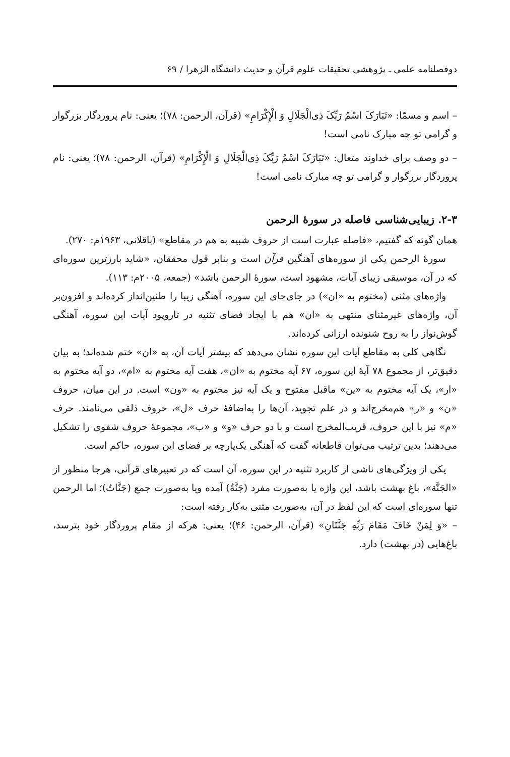دوفصلنامه علمی ـ پژوهشی تحقیقات علوم قرآن و حدیث دانشگاه الزهرا / ۶۹
– اسم و مسمّا: «تَبَارَکَ اسْمُ رَبِّکَ ذِی‌الْجَلَالِ وَ الْإِکْرَامِ» (قرآن، الرحمن: ۷۸)؛ یعنی: نام پروردگار بزرگوار و گرامی تو چه مبارک نامی است!
– دو وصف برای خداوند متعال: «تَبَارَکَ اسْمُ رَبِّکَ ذِی‌الْجَلَالِ وَ الْإِکْرَامِ» (قرآن، الرحمن: ۷۸)؛ یعنی: نام پروردگار بزرگوار و گرامی تو چه مبارک نامی است!
۲-۳. زیبایی‌شناسی فاصله در سورۀ الرحمن
همان گونه که گفتیم، «فاصله عبارت است از حروف شبیه به هم در مقاطع» (باقلانی، ۱۹۶۳م: ۲۷۰).
سورۀ الرحمن یکی از سوره‌های آهنگین قرآن است و بنابر قول محققان، «شاید بارزترین سوره‌ای که در آن، موسیقی زیبای آیات، مشهود است، سورۀ الرحمن باشد» (جمعه، ۲۰۰۵م: ۱۱۳).
واژه‌های مثنی (مختوم به «ان») در جای‌جای این سوره، آهنگی زیبا را طنین‌انداز کرده‌اند و افزون‌بر آن، واژه‌های غیرمثنای منتهی به «ان» هم با ایجاد فضای تثنیه در تاروپود آیات این سوره، آهنگی گوش‌نواز را به روح شنونده ارزانی کرده‌اند.
نگاهی کلی به مقاطع آیات این سوره نشان می‌دهد که بیشتر آیات آن، به «ان» ختم شده‌اند؛ به بیان دقیق‌تر، از مجموع ۷۸ آیۀ این سوره، ۶۷ آیه مختوم به «ان»، هفت آیه مختوم به «ام»، دو آیه مختوم به «ار»، یک آیه مختوم به «ین» ماقبل مفتوح و یک آیه نیز مختوم به «ون» است. در این میان، حروف «ن» و «ر» هم‌مخرج‌اند و در علم تجوید، آن‌ها را به‌اضافۀ حرف «ل»، حروف ذلقی می‌نامند. حرف «م» نیز با این حروف، قریب‌المخرج است و با دو حرف «و» و «ب»، مجموعۀ حروف شفوی را تشکیل می‌دهند؛ بدین ترتیب می‌توان قاطعانه گفت که آهنگی یک‌پارچه بر فضای این سوره، حاکم است.
یکی از ویژگی‌های ناشی از کاربرد تثنیه در این سوره، آن است که در تعبیرهای قرآنی، هرجا منظور از «الجَنَّة»، باغ بهشت باشد، این واژه یا به‌صورت مفرد (جَنَّةٌ) آمده ویا به‌صورت جمع (جَنَّاتٌ)؛ اما الرحمن تنها سوره‌ای است که این لفظ در آن، به‌صورت مثنی به‌کار رفته است:
– «وَ لِمَنْ خَافَ مَقَامَ رَبِّهِ جَنَّتَانِ» (قرآن، الرحمن: ۴۶)؛ یعنی: هرکه از مقام پروردگار خود بترسد، باغ‌هایی (در بهشت) دارد.